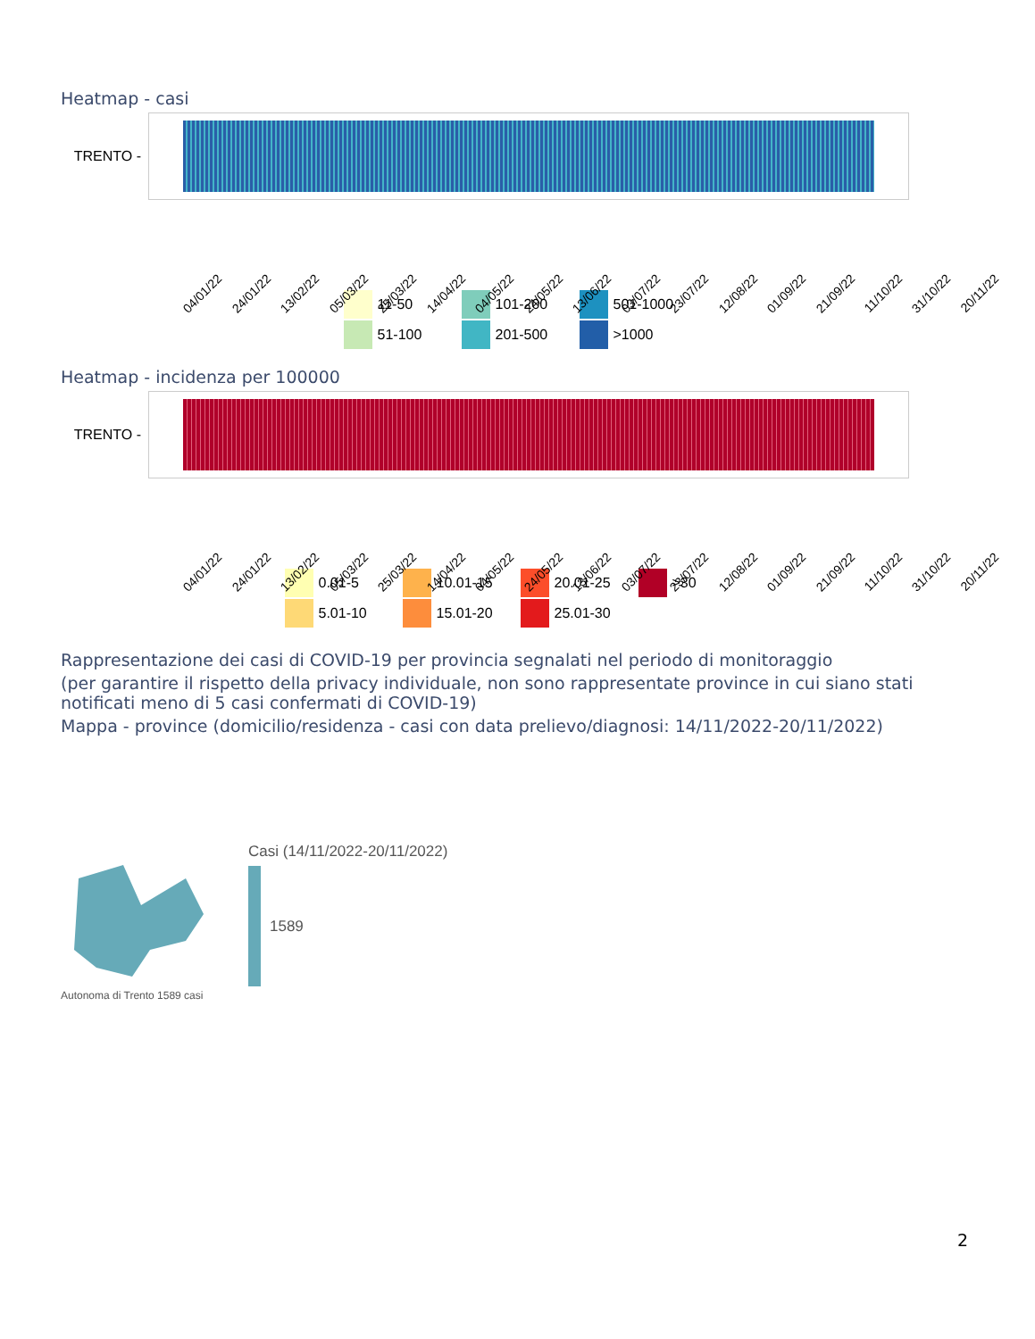Heatmap - casi
TRENTO -
04/01/22 24/01/22 13/02/22 05/03/22 25/03/22 14/04/22 04/05/22 24/05/22 13/06/22 03/07/22 23/07/22 12/08/22 01/09/22 21/09/22 11/10/22 31/10/22 20/11/22
11-50 101-200 501-1000 51-100 201-500 >1000
Heatmap - incidenza per 100000
TRENTO -
04/01/22 24/01/22 13/02/22 05/03/22 25/03/22 14/04/22 04/05/22 24/05/22 13/06/22 03/07/22 23/07/22 12/08/22 01/09/22 21/09/22 11/10/22 31/10/22 20/11/22
0.01-5 10.01-15 20.01-25 >30 5.01-10 15.01-20 25.01-30
Rappresentazione dei casi di COVID-19 per provincia segnalati nel periodo di monitoraggio
(per garantire il rispetto della privacy individuale, non sono rappresentate province in cui siano stati notificati meno di 5 casi confermati di COVID-19)
Mappa - province (domicilio/residenza - casi con data prelievo/diagnosi: 14/11/2022-20/11/2022)
Autonoma di Trento 1589 casi
Casi (14/11/2022-20/11/2022)
1589
2